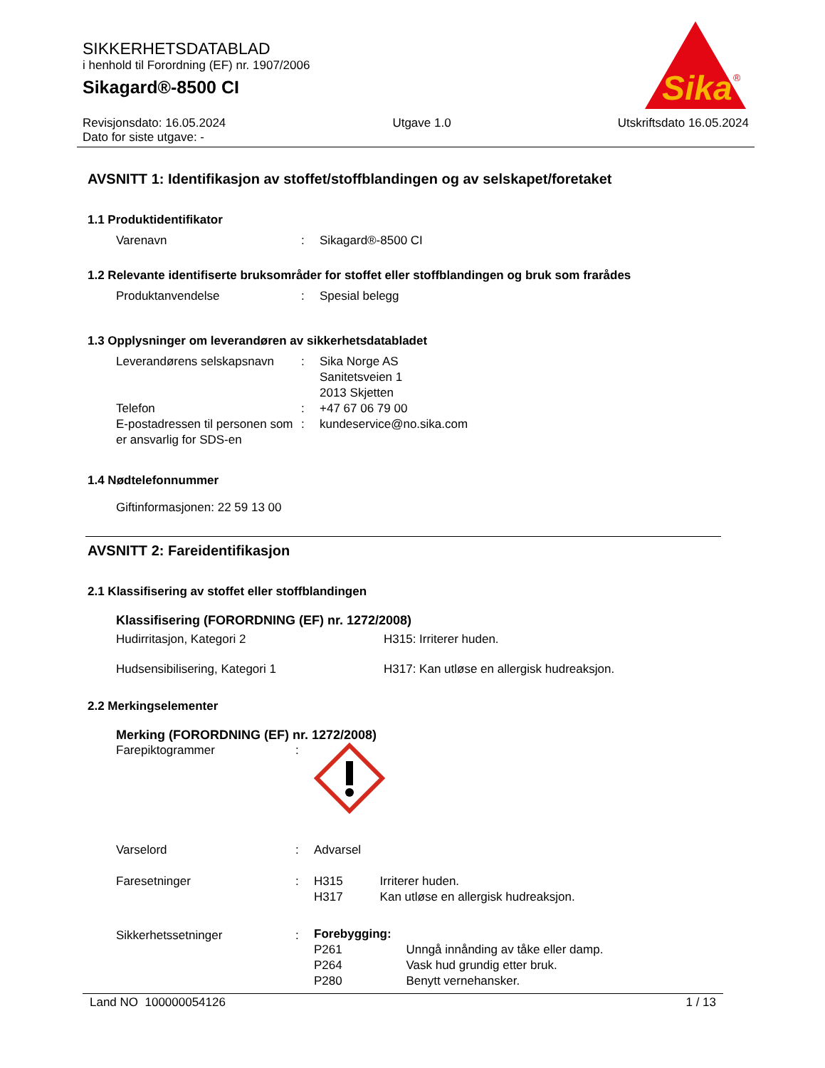SIKKERHETSDATABLAD
i henhold til Forordning (EF) nr. 1907/2006
Sikagard®-8500 CI
Sika
®
Revisjonsdato: 16.05.2024 Utgave 1.0 Utskriftsdato 16.05.2024
Dato for siste utgave: -
AVSNITT 1: Identifikasjon av stoffet/stoffblandingen og av selskapet/foretaket
1.1 Produktidentifikator
Varenavn: Sikagard®-8500 CI
1.2 Relevante identifiserte bruksområder for stoffet eller stoffblandingen og bruk som frarådes
Produktanvendelse: Spesial belegg
1.3 Opplysninger om leverandøren av sikkerhetsdatabladet
Leverandørens selskapsnavn: Sika Norge AS
Sanitetsveien 1
2013 Skjetten Telefon: +47 67 06 79 00 E-postadressen til personen som er ansvarlig for SDS-en: kundeservice@no.sika.com
1.4 Nødtelefonnummer
Giftinformasjonen: 22 59 13 00
AVSNITT 2: Fareidentifikasjon
2.1 Klassifisering av stoffet eller stoffblandingen
Klassifisering (FORORDNING (EF) nr. 1272/2008)
Hudirritasjon, Kategori 2 H315: Irriterer huden.
Hudsensibilisering, Kategori 1 H317: Kan utløse en allergisk hudreaksjon.
2.2 Merkingselementer
Merking (FORORDNING (EF) nr. 1272/2008)
Farepiktogrammer: Varselord: Advarsel Faresetninger: H315 Irriterer huden.
H317 Kan utløse en allergisk hudreaksjon. Sikkerhetssetninger: Forebygging:
P261 Unngå innånding av tåke eller damp.
P264 Vask hud grundig etter bruk.
P280 Benytt vernehansker.
Land NO 100000054126 1 / 13